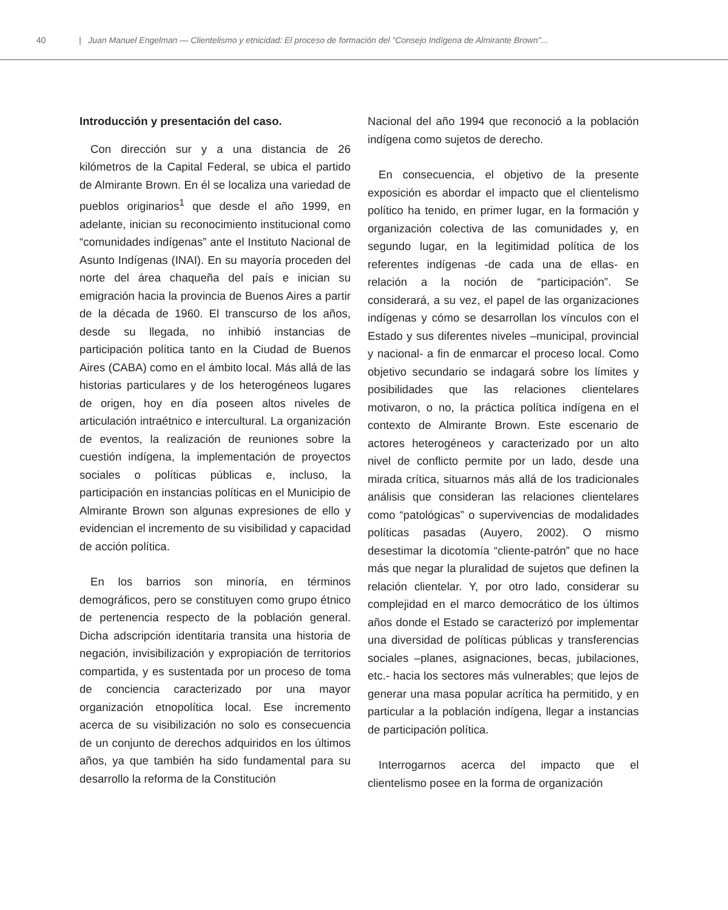40 | Juan Manuel Engelman — Clientelismo y etnicidad: El proceso de formación del "Consejo Indígena de Almirante Brown"...
Introducción y presentación del caso.
Con dirección sur y a una distancia de 26 kilómetros de la Capital Federal, se ubica el partido de Almirante Brown. En él se localiza una variedad de pueblos originarios<sup>1</sup> que desde el año 1999, en adelante, inician su reconocimiento institucional como “comunidades indígenas” ante el Instituto Nacional de Asunto Indígenas (INAI). En su mayoría proceden del norte del área chaqueña del país e inician su emigración hacia la provincia de Buenos Aires a partir de la década de 1960. El transcurso de los años, desde su llegada, no inhibió instancias de participación política tanto en la Ciudad de Buenos Aires (CABA) como en el ámbito local. Más allá de las historias particulares y de los heterogéneos lugares de origen, hoy en día poseen altos niveles de articulación intraétnico e intercultural. La organización de eventos, la realización de reuniones sobre la cuestión indígena, la implementación de proyectos sociales o políticas públicas e, incluso, la participación en instancias políticas en el Municipio de Almirante Brown son algunas expresiones de ello y evidencian el incremento de su visibilidad y capacidad de acción política.
En los barrios son minoría, en términos demográficos, pero se constituyen como grupo étnico de pertenencia respecto de la población general. Dicha adscripción identitaria transita una historia de negación, invisibilización y expropiación de territorios compartida, y es sustentada por un proceso de toma de conciencia caracterizado por una mayor organización etnopolítica local. Ese incremento acerca de su visibilización no solo es consecuencia de un conjunto de derechos adquiridos en los últimos años, ya que también ha sido fundamental para su desarrollo la reforma de la Constitución
Nacional del año 1994 que reconoció a la población indígena como sujetos de derecho.
En consecuencia, el objetivo de la presente exposición es abordar el impacto que el clientelismo político ha tenido, en primer lugar, en la formación y organización colectiva de las comunidades y, en segundo lugar, en la legitimidad política de los referentes indígenas -de cada una de ellas- en relación a la noción de “participación”. Se considerará, a su vez, el papel de las organizaciones indígenas y cómo se desarrollan los vínculos con el Estado y sus diferentes niveles –municipal, provincial y nacional- a fin de enmarcar el proceso local. Como objetivo secundario se indagará sobre los límites y posibilidades que las relaciones clientelares motivaron, o no, la práctica política indígena en el contexto de Almirante Brown. Este escenario de actores heterogéneos y caracterizado por un alto nivel de conflicto permite por un lado, desde una mirada crítica, situarnos más allá de los tradicionales análisis que consideran las relaciones clientelares como “patológicas” o supervivencias de modalidades políticas pasadas (Auyero, 2002). O mismo desestimar la dicotomía “cliente-patrón” que no hace más que negar la pluralidad de sujetos que definen la relación clientelar. Y, por otro lado, considerar su complejidad en el marco democrático de los últimos años donde el Estado se caracterizó por implementar una diversidad de políticas públicas y transferencias sociales –planes, asignaciones, becas, jubilaciones, etc.- hacia los sectores más vulnerables; que lejos de generar una masa popular acrítica ha permitido, y en particular a la población indígena, llegar a instancias de participación política.
Interrogarnos acerca del impacto que el clientelismo posee en la forma de organización